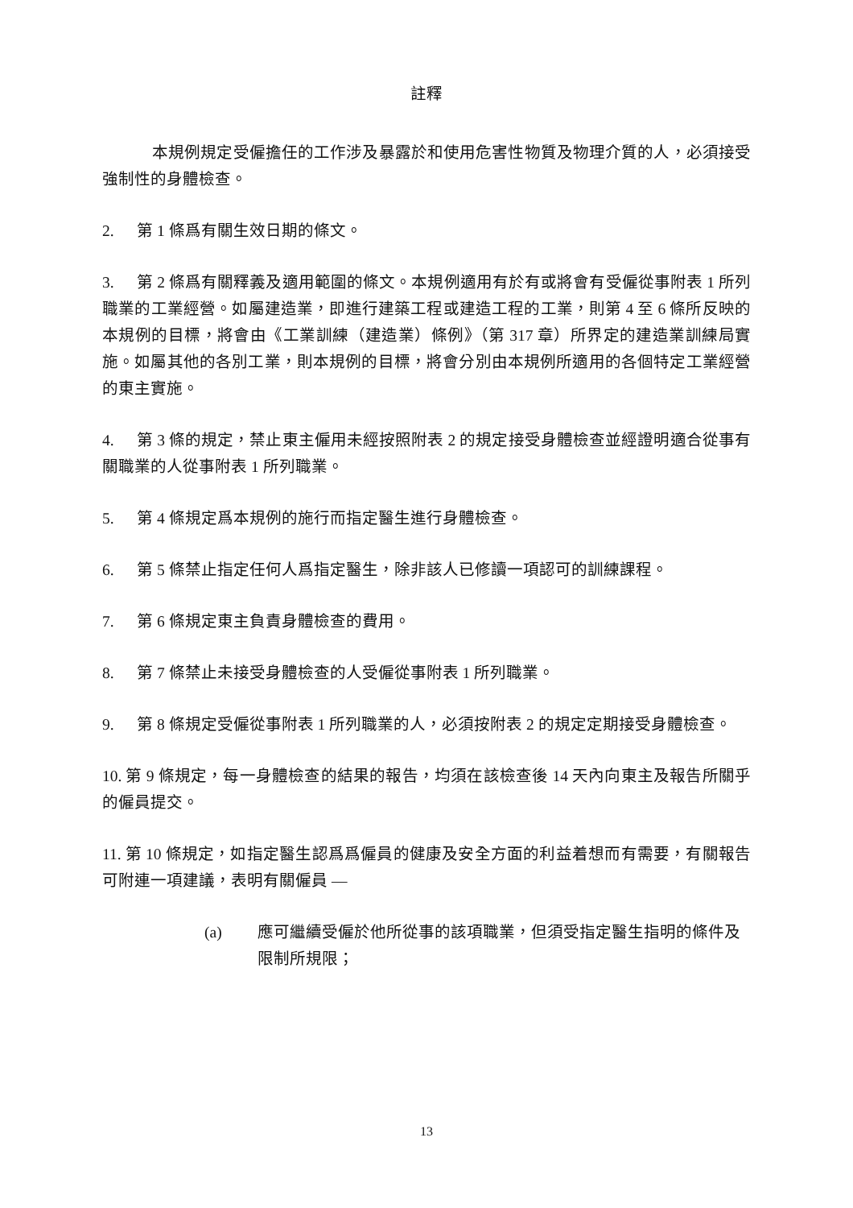註釋
本規例規定受僱擔任的工作涉及暴露於和使用危害性物質及物理介質的人，必須接受強制性的身體檢查。
2. 第 1 條爲有關生效日期的條文。
3. 第 2 條爲有關釋義及適用範圍的條文。本規例適用有於有或將會有受僱從事附表 1 所列職業的工業經營。如屬建造業，即進行建築工程或建造工程的工業，則第 4 至 6 條所反映的本規例的目標，將會由《工業訓練（建造業）條例》（第 317 章）所界定的建造業訓練局實施。如屬其他的各別工業，則本規例的目標，將會分別由本規例所適用的各個特定工業經營的東主實施。
4. 第 3 條的規定，禁止東主僱用未經按照附表 2 的規定接受身體檢查並經證明適合從事有關職業的人從事附表 1 所列職業。
5. 第 4 條規定爲本規例的施行而指定醫生進行身體檢查。
6. 第 5 條禁止指定任何人爲指定醫生，除非該人已修讀一項認可的訓練課程。
7. 第 6 條規定東主負責身體檢查的費用。
8. 第 7 條禁止未接受身體檢查的人受僱從事附表 1 所列職業。
9. 第 8 條規定受僱從事附表 1 所列職業的人，必須按附表 2 的規定定期接受身體檢查。
10. 第 9 條規定，每一身體檢查的結果的報告，均須在該檢查後 14 天內向東主及報告所關乎的僱員提交。
11. 第 10 條規定，如指定醫生認爲爲僱員的健康及安全方面的利益着想而有需要，有關報告可附連一項建議，表明有關僱員 —
(a) 應可繼續受僱於他所從事的該項職業，但須受指定醫生指明的條件及限制所規限；
13